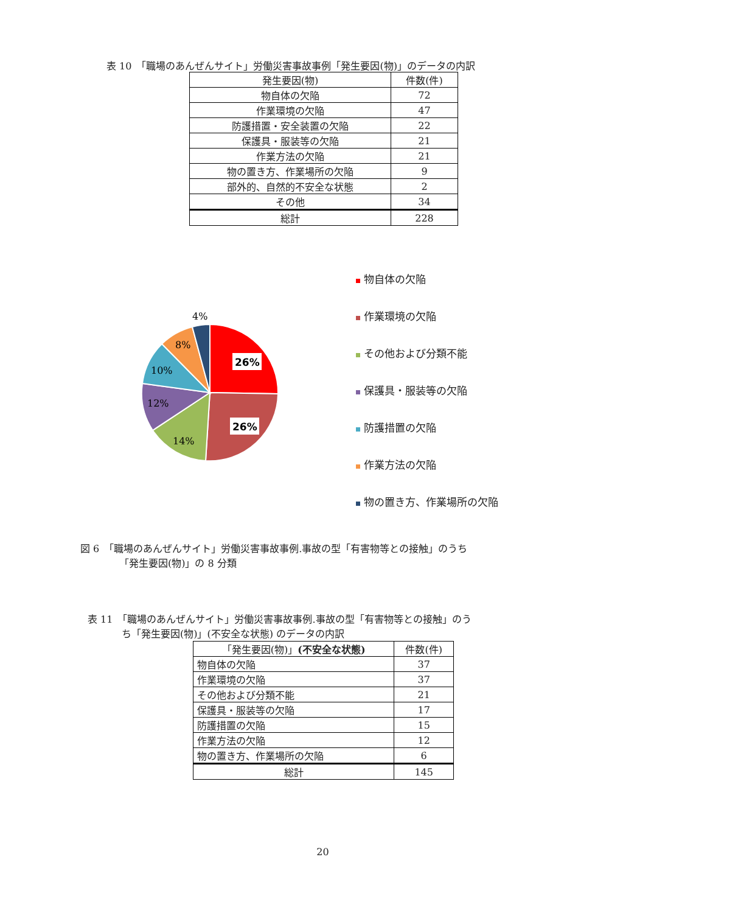表 10　「職場のあんぜんサイト」労働災害事故事例「発生要因(物)」のデータの内訳
| 発生要因(物) | 件数(件) |
| --- | --- |
| 物自体の欠陥 | 72 |
| 作業環境の欠陥 | 47 |
| 防護措置・安全装置の欠陥 | 22 |
| 保護具・服装等の欠陥 | 21 |
| 作業方法の欠陥 | 21 |
| 物の置き方、作業場所の欠陥 | 9 |
| 部外的、自然的不安全な状態 | 2 |
| その他 | 34 |
| 総計 | 228 |
26%
26%
14%
12%
10%
8%
4%
物自体の欠陥
作業環境の欠陥
その他および分類不能
保護具・服装等の欠陥
防護措置の欠陥
作業方法の欠陥
物の置き方、作業場所の欠陥
図 6　「職場のあんぜんサイト」労働災害事故事例.事故の型「有害物等との接触」のうち
「発生要因(物)」の 8 分類
表 11　「職場のあんぜんサイト」労働災害事故事例.事故の型「有害物等との接触」のう
ち「発生要因(物)」(不安全な状態) のデータの内訳
| 「発生要因(物)」 (不安全な状態) | 件数(件) |
| --- | --- |
| 物自体の欠陥 | 37 |
| 作業環境の欠陥 | 37 |
| その他および分類不能 | 21 |
| 保護具・服装等の欠陥 | 17 |
| 防護措置の欠陥 | 15 |
| 作業方法の欠陥 | 12 |
| 物の置き方、作業場所の欠陥 | 6 |
| 総計 | 145 |
20